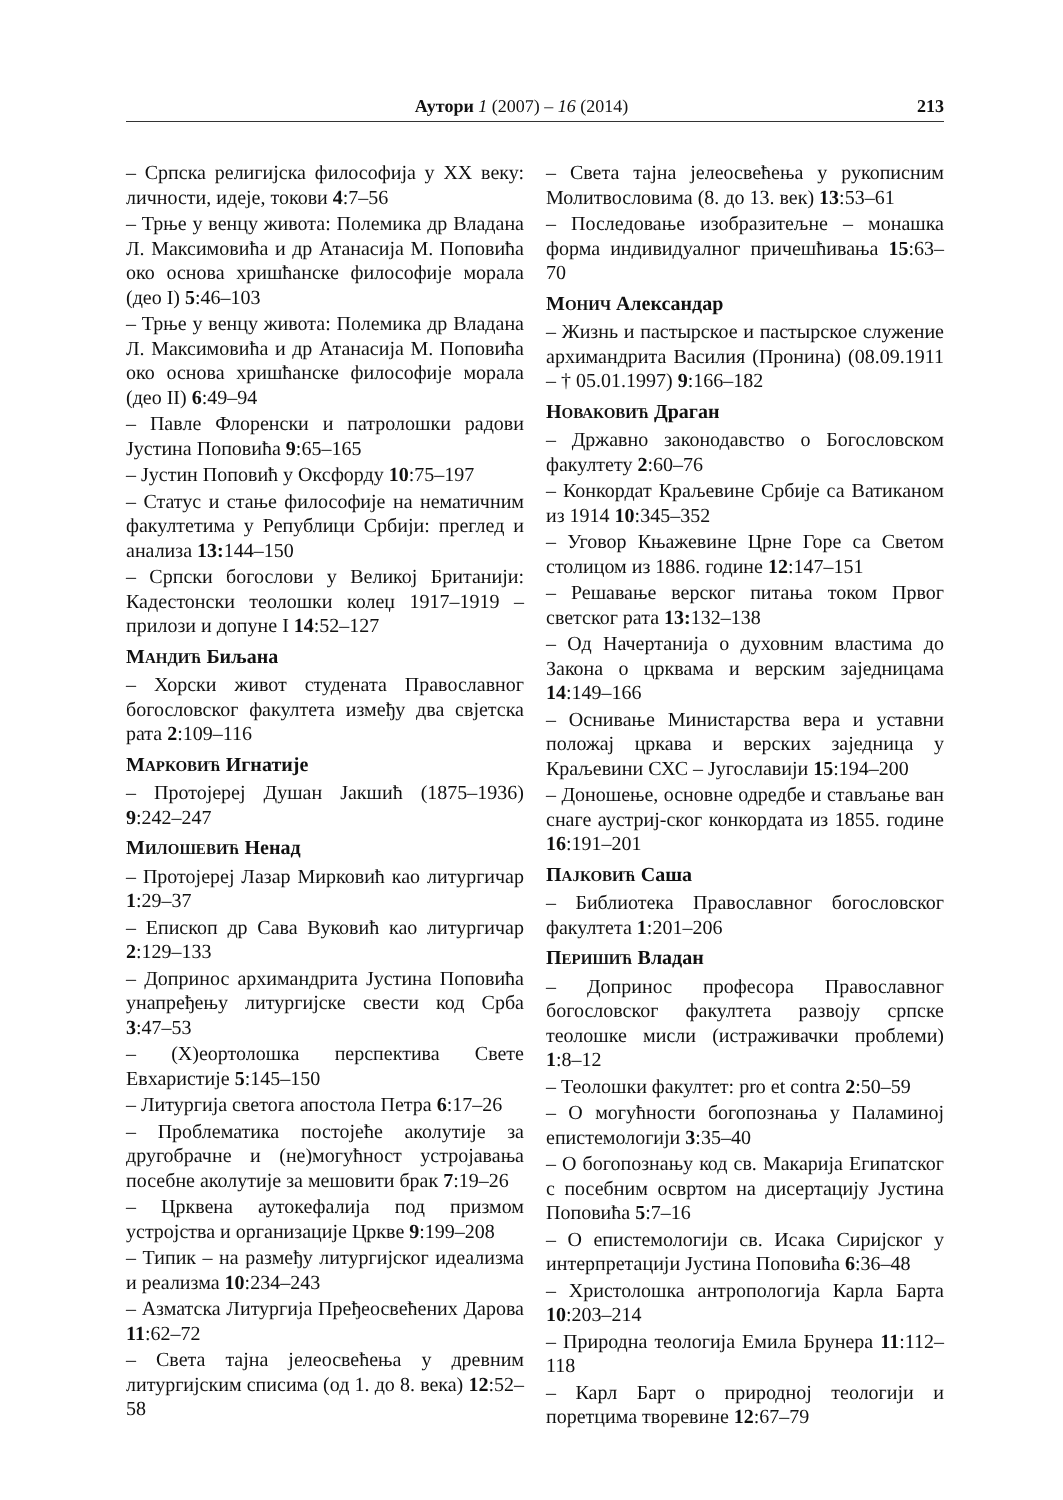Аутори 1 (2007) – 16 (2014) 213
– Српска религијска философија у XX веку: личности, идеје, токови 4:7–56
– Трње у венцу живота: Полемика др Владана Л. Максимовића и др Атанасија М. Поповића око основа хришћанске философије морала (део I) 5:46–103
– Трње у венцу живота: Полемика др Владана Л. Максимовића и др Атанасија М. Поповића око основа хришћанске философије морала (део II) 6:49–94
– Павле Флоренски и патролошки радови Јустина Поповића 9:65–165
– Јустин Поповић у Оксфорду 10:75–197
– Статус и стање философије на нематичним факултетима у Републици Србији: преглед и анализа 13: 144–150
– Српски богослови у Великој Британији: Кадестонски теолошки колеџ 1917–1919 – прилози и допуне I 14:52–127
МАНДИЋ Биљана
– Хорски живот студената Православног богословског факултета између два свјетска рата 2:109–116
МАРКОВИЋ Игнатије
– Протојереј Душан Јакшић (1875–1936) 9:242–247
МИЛОШЕВИЋ Ненад
– Протојереј Лазар Мирковић као литургичар 1:29–37
– Епископ др Сава Вуковић као литургичар 2:129–133
– Допринос архимандрита Јустина Поповића унапређењу литургијске свести код Срба 3:47–53
– (Х)еортолошка перспектива Свете Евхаристије 5:145–150
– Литургија светога апостола Петра 6:17–26
– Проблематика постојеће аколутије за другобрачне и (не)могућност устројавања посебне аколутије за мешовити брак 7:19–26
– Црквена аутокефалија под призмом устројства и организације Цркве 9:199–208
– Типик – на размеђу литургијског идеализма и реализма 10:234–243
– Азматска Литургија Пређеосвећених Дарова 11:62–72
– Света тајна јелеосвећења у древним литургијским списима (од 1. до 8. века) 12:52–58
– Света тајна јелеосвећења у рукописним Молитвословима (8. до 13. век) 13:53–61
– Последовање изобразитељне – монашка форма индивидуалног причешћивања 15:63–70
МОНИЧ Александар
– Жизнь и пастырское и пастырское служение архимандрита Василия (Пронина) (08.09.1911 – † 05.01.1997) 9:166–182
НОВАКОВИЋ Драган
– Државно законодавство о Богословском факултету 2:60–76
– Конкордат Краљевине Србије са Ватиканом из 1914 10:345–352
– Уговор Књажевине Црне Горе са Светом столицом из 1886. године 12:147–151
– Решавање верског питања током Првог светског рата 13: 132–138
– Од Начертанија о духовним властима до Закона о црквама и верским заједницама 14:149–166
– Оснивање Министарства вера и уставни положај цркава и верских заједница у Краљевини СХС – Југославији 15:194–200
– Доношење, основне одредбе и стављање ван снаге аустриј-ског конкордата из 1855. године 16:191–201
ПАЈКОВИЋ Саша
– Библиотека Православног богословског факултета 1:201–206
ПЕРИШИЋ Владан
– Допринос професора Православног богословског факултета развоју српске теолошке мисли (истраживачки проблеми) 1:8–12
– Теолошки факултет: pro et contra 2:50–59
– О могућности богопознања у Паламиној епистемологији 3:35–40
– О богопознању код св. Макарија Египатског с посебним освртом на дисертацију Јустина Поповића 5:7–16
– О епистемологији св. Исака Сиријског у интерпретацији Јустина Поповића 6:36–48
– Христолошка антропологија Карла Барта 10:203–214
– Природна теологија Емила Брунера 11:112–118
– Карл Барт о природној теологији и поретцима творевине 12:67–79